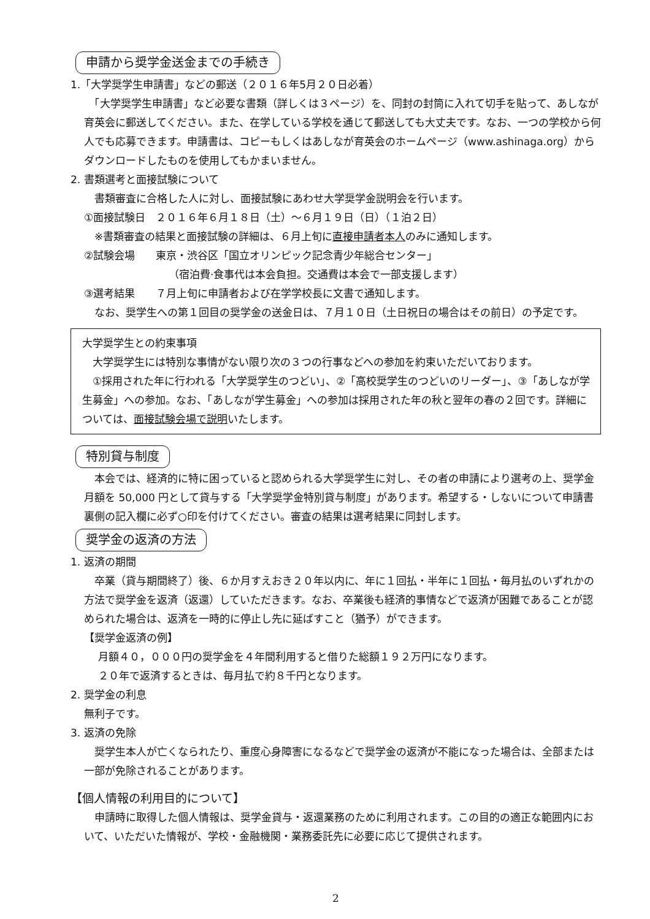申請から奨学金送金までの手続き
1.「大学奨学生申請書」などの郵送（２０１６年5月２０日必着）
　「大学奨学生申請書」など必要な書類（詳しくは３ページ）を、同封の封筒に入れて切手を貼って、あしなが育英会に郵送してください。また、在学している学校を通じて郵送しても大丈夫です。なお、一つの学校から何人でも応募できます。申請書は、コピーもしくはあしなが育英会のホームページ（www.ashinaga.org）からダウンロードしたものを使用してもかまいません。
2. 書類選考と面接試験について
　書類審査に合格した人に対し、面接試験にあわせ大学奨学金説明会を行います。
①面接試験日　２０１６年６月１８日（土）～６月１９日（日）（１泊２日）
　※書類審査の結果と面接試験の詳細は、６月上旬に直接申請者本人のみに通知します。
②試験会場　　東京・渋谷区「国立オリンピック記念青少年総合センター」
（宿泊費·食事代は本会負担。交通費は本会で一部支援します）
③選考結果　　７月上旬に申請者および在学学校長に文書で通知します。
　なお、奨学生への第１回目の奨学金の送金日は、７月１０日（土日祝日の場合はその前日）の予定です。
大学奨学生との約束事項
　大学奨学生には特別な事情がない限り次の３つの行事などへの参加を約束いただいております。
　①採用された年に行われる「大学奨学生のつどい」、②「高校奨学生のつどいのリーダー」、③「あしなが学生募金」への参加。なお、「あしなが学生募金」への参加は採用された年の秋と翌年の春の２回です。詳細については、面接試験会場で説明いたします。
特別貸与制度
　本会では、経済的に特に困っていると認められる大学奨学生に対し、その者の申請により選考の上、奨学金月額を 50,000 円として貸与する「大学奨学金特別貸与制度」があります。希望する・しないについて申請書裏側の記入欄に必ず○印を付けてください。審査の結果は選考結果に同封します。
奨学金の返済の方法
1. 返済の期間
　卒業（貸与期間終了）後、６か月すえおき２０年以内に、年に１回払・半年に１回払・毎月払のいずれかの方法で奨学金を返済（返還）していただきます。なお、卒業後も経済的事情などで返済が困難であることが認められた場合は、返済を一時的に停止し先に延ばすこと（猶予）ができます。
【奨学金返済の例】
月額４０，０００円の奨学金を４年間利用すると借りた総額１９２万円になります。
２０年で返済するときは、毎月払で約８千円となります。
2. 奨学金の利息
無利子です。
3. 返済の免除
　奨学生本人が亡くなられたり、重度心身障害になるなどで奨学金の返済が不能になった場合は、全部または一部が免除されることがあります。
【個人情報の利用目的について】
　申請時に取得した個人情報は、奨学金貸与・返還業務のために利用されます。この目的の適正な範囲内において、いただいた情報が、学校・金融機関・業務委託先に必要に応じて提供されます。
2